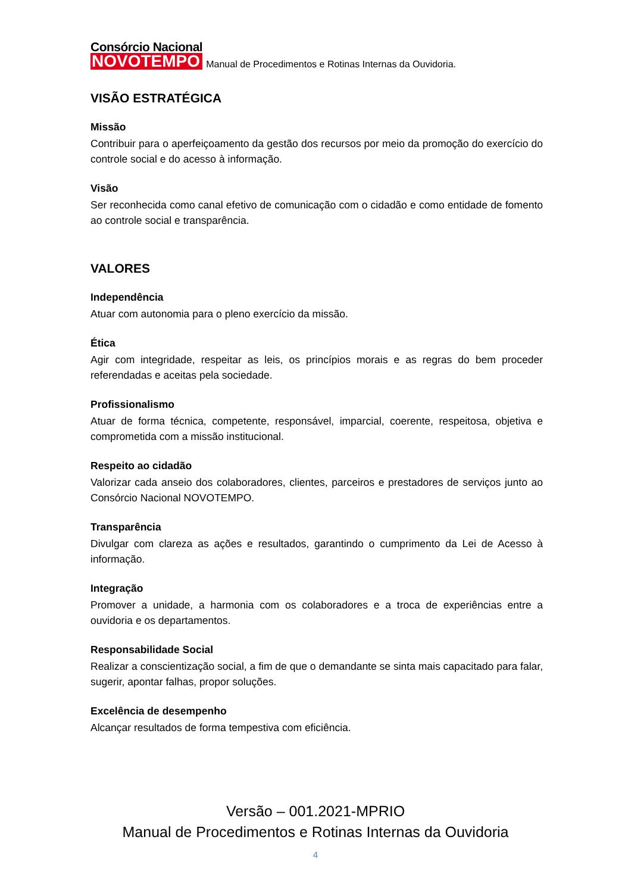Consórcio Nacional
NOVOTEMPO
Manual de Procedimentos e Rotinas Internas da Ouvidoria.
VISÃO ESTRATÉGICA
Missão
Contribuir para o aperfeiçoamento da gestão dos recursos por meio da promoção do exercício do controle social e do acesso à informação.
Visão
Ser reconhecida como canal efetivo de comunicação com o cidadão e como entidade de fomento ao controle social e transparência.
VALORES
Independência
Atuar com autonomia para o pleno exercício da missão.
Ética
Agir com integridade, respeitar as leis, os princípios morais e as regras do bem proceder referendadas e aceitas pela sociedade.
Profissionalismo
Atuar de forma técnica, competente, responsável, imparcial, coerente, respeitosa, objetiva e comprometida com a missão institucional.
Respeito ao cidadão
Valorizar cada anseio dos colaboradores, clientes, parceiros e prestadores de serviços junto ao Consórcio Nacional NOVOTEMPO.
Transparência
Divulgar com clareza as ações e resultados, garantindo o cumprimento da Lei de Acesso à informação.
Integração
Promover a unidade, a harmonia com os colaboradores e a troca de experiências entre a ouvidoria e os departamentos.
Responsabilidade Social
Realizar a conscientização social, a fim de que o demandante se sinta mais capacitado para falar, sugerir, apontar falhas, propor soluções.
Excelência de desempenho
Alcançar resultados de forma tempestiva com eficiência.
Versão – 001.2021-MPRIO
Manual de Procedimentos e Rotinas Internas da Ouvidoria
4